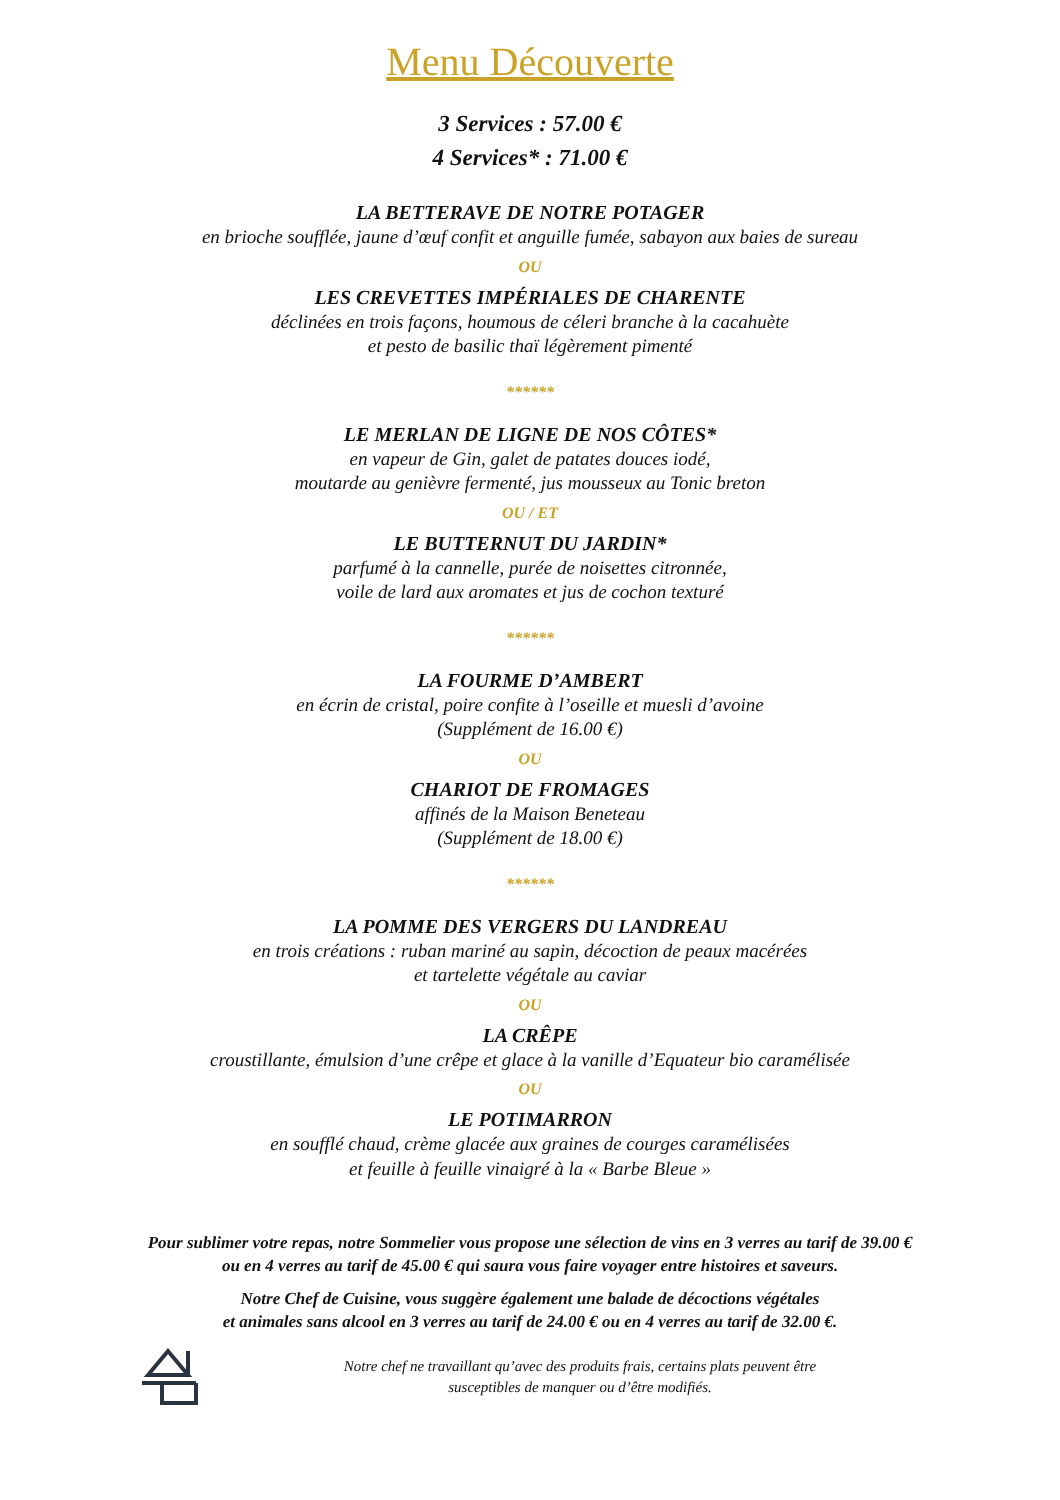Menu Découverte
3 Services : 57.00 €
4 Services* : 71.00 €
LA BETTERAVE DE NOTRE POTAGER
en brioche soufflée, jaune d’œuf confit et anguille fumée, sabayon aux baies de sureau
OU
LES CREVETTES IMPÉRIALES DE CHARENTE
déclinées en trois façons, houmous de céleri branche à la cacahuète
et pesto de basilic thaï légèrement pimenté
******
LE MERLAN DE LIGNE DE NOS CÔTES*
en vapeur de Gin, galet de patates douces iodé,
moutarde au genièvre fermenté, jus mousseux au Tonic breton
OU / ET
LE BUTTERNUT DU JARDIN*
parfumé à la cannelle, purée de noisettes citronnée,
voile de lard aux aromates et jus de cochon texturé
******
LA FOURME D’AMBERT
en écrin de cristal, poire confite à l’oseille et muesli d’avoine
(Supplément de 16.00 €)
OU
CHARIOT DE FROMAGES
affinés de la Maison Beneteau
(Supplément de 18.00 €)
******
LA POMME DES VERGERS DU LANDREAU
en trois créations : ruban mariné au sapin, décoction de peaux macérées
et tartelette végétale au caviar
OU
LA CRÊPE
croustillante, émulsion d’une crêpe et glace à la vanille d’Equateur bio caramélisée
OU
LE POTIMARRON
en soufflé chaud, crème glacée aux graines de courges caramélisées
et feuille à feuille vinaigré à la « Barbe Bleue »
Pour sublimer votre repas, notre Sommelier vous propose une sélection de vins en 3 verres au tarif de 39.00 €
ou en 4 verres au tarif de 45.00 € qui saura vous faire voyager entre histoires et saveurs.
Notre Chef de Cuisine, vous suggère également une balade de décoctions végétales
et animales sans alcool en 3 verres au tarif de 24.00 € ou en 4 verres au tarif de 32.00 €.
Notre chef ne travaillant qu’avec des produits frais, certains plats peuvent être
susceptibles de manquer ou d’être modifiés.